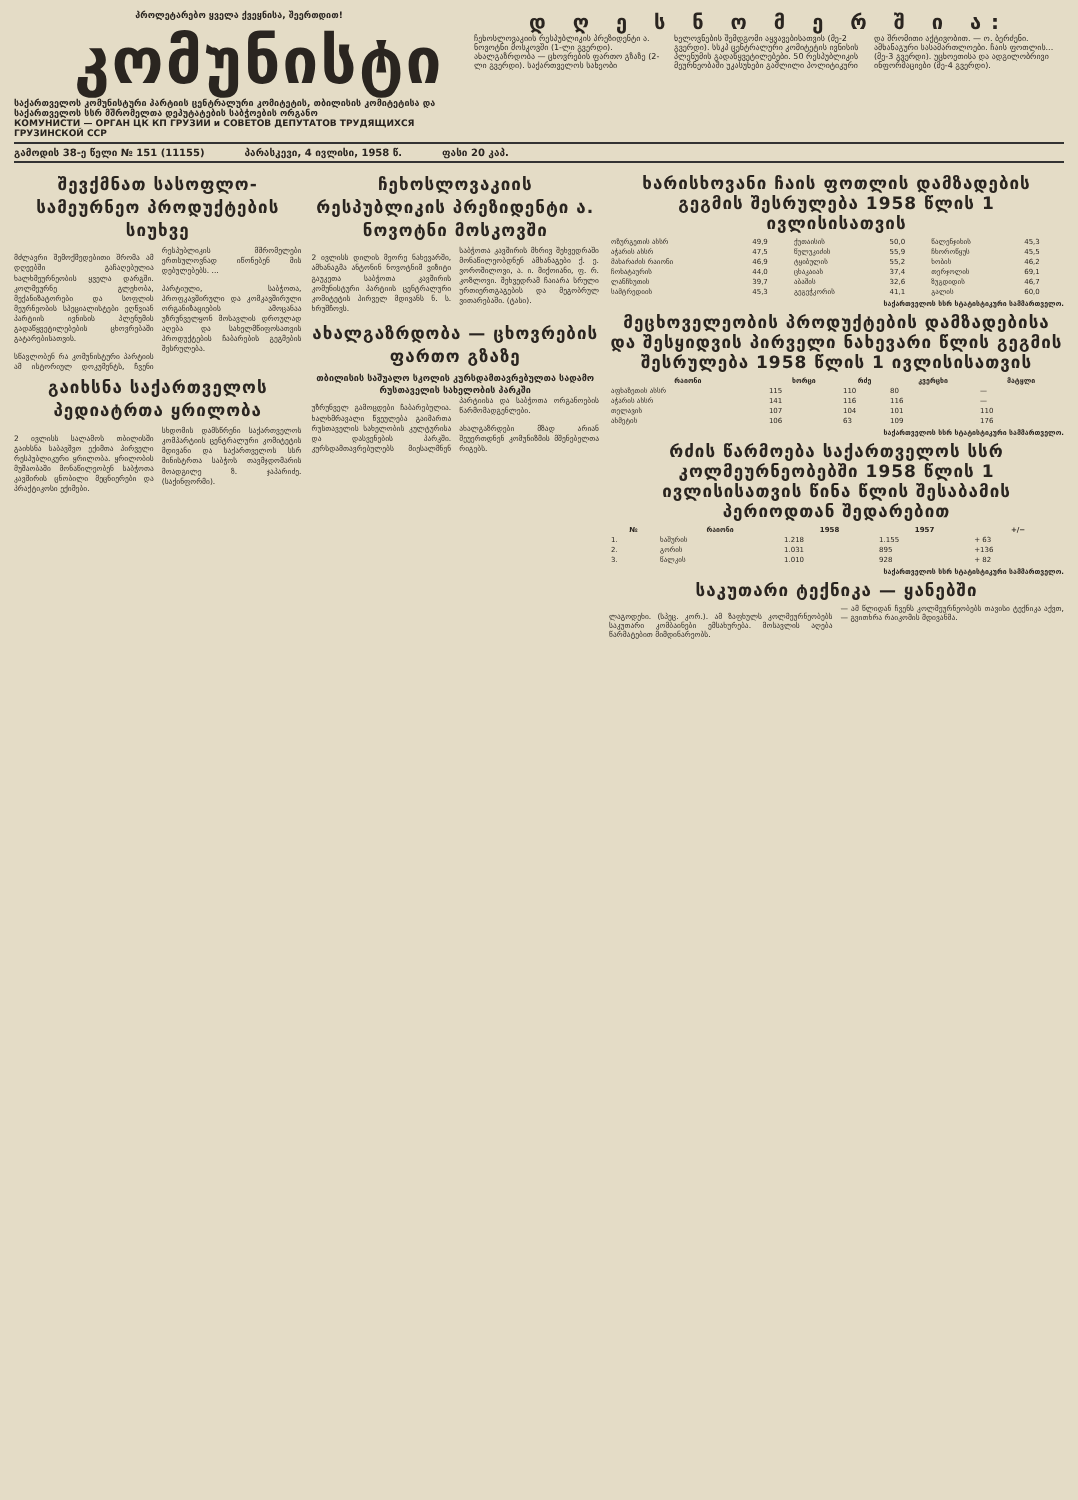პროლეტარებო ყველა ქვეყნისა, შეერთდით!
კომუნისტი
საქართველოს კომუნისტური პარტიის ცენტრალური კომიტეტის, თბილისის კომიტეტისა და საქართველოს სსრ მშრომელთა დეპუტატების საბჭოების ორგანო
КОМУНИСТИ — ОРГАН ЦК КП ГРУЗИИ и СОВЕТОВ ДЕПУТАТОВ ТРУДЯЩИХСЯ ГРУЗИНСКОЙ ССР
დ ღ ე ს ნ ო მ ე რ შ ი ა:
ჩეხოსლოვაკიის რესპუბლიკის პრეზიდენტი ა. ნოვოტნი მოსკოვში (1-ლი გვერდი). ახალგაზრდობა — ცხოვრების ფართო გზაზე (2-ლი გვერდი). საქართველოს სახეობი ხელოვნების შემდგომი აყვავებისათვის (მე-2 გვერდი). სსკპ ცენტრალური კომიტეტის ივნისის პლენუმის გადაწყვეტილებები. 50 რესპუბლიკის მეურნეობაში უკასუხები გაშლილი პოლიტიკური და შრომითი აქტივობით. — ო. ბერძენი. ამხანაგური სასამართლოები. ჩაის ფოთლის... (მე-3 გვერდი). უცხოეთისა და ადგილობრივი ინფორმაციები (მე-4 გვერდი).
გამოდის 38-ე წელი № 151 (11155) პარასკევი, 4 ივლისი, 1958 წ. ფასი 20 კაპ.
შევქმნათ სასოფლო-სამეურნეო პროდუქტების სიუხვე
მძლავრი შემოქმედებითი შრომა ამ დღეებში გაჩაღებულია ხალხმეურნეობის ყველა დარგში. კოლმეურნე გლეხობა, მექანიზატორები და სოფლის მეურნეობის სპეციალისტები ეღწვიან პარტიის ივნისის პლენუმის გადაწყვეტილებების ცხოვრებაში გატარებისათვის.
სწავლობენ რა კომუნისტური პარტიის ამ ისტორიულ დოკუმენტს, ჩვენი რესპუბლიკის მშრომელები ერთსულოვნად იწონებენ მის დებულებებს. ...
პარტიული, საბჭოთა, პროფკავშირული და კომკავშირული ორგანიზაციების ამოცანაა უზრუნველყონ მოსავლის დროულად აღება და სახელმწიფოსათვის პროდუქტების ჩაბარების გეგმების შესრულება.
გაიხსნა საქართველოს პედიატრთა ყრილობა
2 ივლისს სალამოს თბილისში გაიხსნა საბავშვო ექიმთა პირველი რესპუბლიკური ყრილობა. ყრილობის მუშაობაში მონაწილეობენ საბჭოთა კავშირის ცნობილი მეცნიერები და პრაქტიკოსი ექიმები.
სხდომის დამსწრენი საქართველოს კომპარტიის ცენტრალური კომიტეტის მდივანი და საქართველოს სსრ მინისტრთა საბჭოს თავმჯდომარის მოადგილე ზ. ჯაპარიძე. (საქინფორმი).
ჩეხოსლოვაკიის რესპუბლიკის პრეზიდენტი ა. ნოვოტნი მოსკოვში
2 ივლისს დილის მეორე ნახევარში, ამხანაგმა ანტონინ ნოვოტნიმ ვიზიტი გაუკეთა საბჭოთა კავშირის კომუნისტური პარტიის ცენტრალური კომიტეტის პირველ მდივანს ნ. ს. ხრუშჩოვს.
საბჭოთა კავშირის მხრივ შეხვედრაში მონაწილეობდნენ ამხანაგები ქ. ე. ვოროშილოვი, ა. ი. მიქოიანი, ფ. რ. კოზლოვი. შეხვედრამ ჩაიარა სრული ურთიერთგაგების და მეგობრულ ვითარებაში. (ტასი).
ახალგაზრდობა — ცხოვრების ფართო გზაზე
თბილისის საშუალო სკოლის კურსდამთავრებულთა სადამო რუსთაველის სახელობის პარკში
უზრუნველ გამოცდები ჩაბარებულია. ხალხმრავალი წვეულება გაიმართა რუსთაველის სახელობის კულტურისა და დასვენების პარკში. კურსდამთავრებულებს მიესალმნენ პარტიისა და საბჭოთა ორგანოების წარმომადგენლები.
ახალგაზრდები მზად არიან შეუერთდნენ კომუნიზმის მშენებელთა რიგებს.
ხარისხოვანი ჩაის ფოთლის დამზადების გეგმის შესრულება 1958 წლის 1 ივლისისათვის
| ოზურგეთის ასსრ | 49,9 | ქუთაისის | 50,0 | წალენჯიხის | 45,3 |
| აჭარის ასსრ | 47,5 | წულუკიძის | 55,9 | ჩხოროწყუს | 45,5 |
| მახარაძის რაიონი | 46,9 | ტყიბულის | 55,2 | ხობის | 46,2 |
| ჩოხატაურის | 44,0 | ცხაკაიას | 37,4 | თერჯოლის | 69,1 |
| ლანჩხუთის | 39,7 | აბაშის | 32,6 | ზუგდიდის | 46,7 |
| სამტრედიის | 45,3 | გეგეჭკორის | 41,1 | გალის | 60,0 |
საქართველოს სსრ სტატისტიკური სამმართველო.
მეცხოველეობის პროდუქტების დამზადებისა და შესყიდვის პირველი ნახევარი წლის გეგმის შესრულება 1958 წლის 1 ივლისისათვის
| რაიონი | ხორცი | რძე | კვერცხი | მატყლი |
| --- | --- | --- | --- | --- |
| აფხაზეთის ასსრ | 115 | 110 | 80 | — |
| აჭარის ასსრ | 141 | 116 | 116 | — |
| თელავის | 107 | 104 | 101 | 110 |
| ახმეტის | 106 | 63 | 109 | 176 |
საქართველოს სსრ სტატისტიკური სამმართველო.
რძის წარმოება საქართველოს სსრ კოლმეურნეობებში 1958 წლის 1 ივლისისათვის წინა წლის შესაბამის პერიოდთან შედარებით
| № | რაიონი | 1958 | 1957 | +/− |
| --- | --- | --- | --- | --- |
| 1. | ხაშურის | 1.218 | 1.155 | + 63 |
| 2. | გორის | 1.031 | 895 | +136 |
| 3. | წალკის | 1.010 | 928 | + 82 |
საქართველოს სსრ სტატისტიკური სამმართველო.
საკუთარი ტექნიკა — ყანებში
ლაგოდეხი. (სპეც. კორ.). ამ ზაფხულს კოლმეურნეობებს საკუთარი კომბაინები ემსახურება. მოსავლის აღება წარმატებით მიმდინარეობს.
— ამ წლიდან ჩვენს კოლმეურნეობებს თავისი ტექნიკა აქვთ, — გვითხრა რაიკომის მდივანმა.